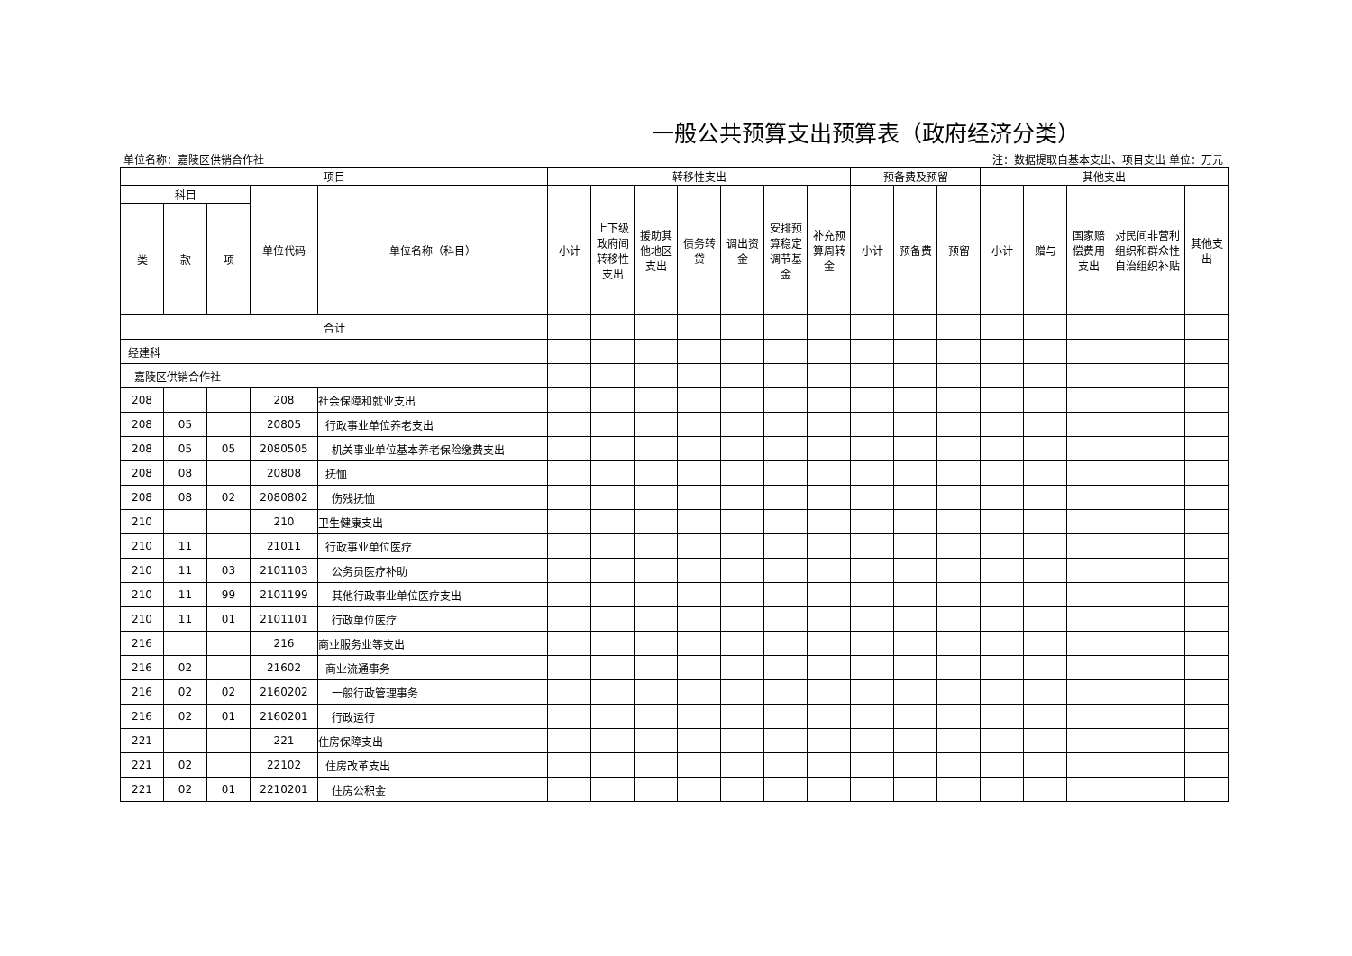一般公共预算支出预算表（政府经济分类）
单位名称：嘉陵区供销合作社 注：数据提取自基本支出、项目支出 单位：万元
| 项目 | | | | | 转移性支出 | | | | | | | 预备费及预留 | | | 其他支出 | | | | | |
| --- | --- | --- | --- | --- | --- | --- | --- | --- | --- | --- | --- | --- | --- | --- | --- | --- | --- | --- | --- | --- |
| 科目 | | | 单位代码 | 单位名称（科目） | 小计 | 上下级政府间转移性支出 | 援助其他地区支出 | 债务转贷 | 调出资金 | 安排预算稳定调节基金 | 补充预算周转金 | 小计 | 预备费 | 预留 | 小计 | 赠与 | 国家赔偿费用支出 | 对民间非营利组织和群众性自治组织补贴 | 其他支出 | |
| 类 | 款 | 项 | | | | | | | | | | | | | | | | | | |
| 合计 | | | | | | | | | | | | | | | | | | | | |
| 经建科 | | | | | | | | | | | | | | | | | | | | |
| 嘉陵区供销合作社 | | | | | | | | | | | | | | | | | | | | |
| 208 | | | 208 | 社会保障和就业支出 | | | | | | | | | | | | | | | | |
| 208 | 05 | | 20805 | 行政事业单位养老支出 | | | | | | | | | | | | | | | | |
| 208 | 05 | 05 | 2080505 | 机关事业单位基本养老保险缴费支出 | | | | | | | | | | | | | | | | |
| 208 | 08 | | 20808 | 抚恤 | | | | | | | | | | | | | | | | |
| 208 | 08 | 02 | 2080802 | 伤残抚恤 | | | | | | | | | | | | | | | | |
| 210 | | | 210 | 卫生健康支出 | | | | | | | | | | | | | | | | |
| 210 | 11 | | 21011 | 行政事业单位医疗 | | | | | | | | | | | | | | | | |
| 210 | 11 | 03 | 2101103 | 公务员医疗补助 | | | | | | | | | | | | | | | | |
| 210 | 11 | 99 | 2101199 | 其他行政事业单位医疗支出 | | | | | | | | | | | | | | | | |
| 210 | 11 | 01 | 2101101 | 行政单位医疗 | | | | | | | | | | | | | | | | |
| 216 | | | 216 | 商业服务业等支出 | | | | | | | | | | | | | | | | |
| 216 | 02 | | 21602 | 商业流通事务 | | | | | | | | | | | | | | | | |
| 216 | 02 | 02 | 2160202 | 一般行政管理事务 | | | | | | | | | | | | | | | | |
| 216 | 02 | 01 | 2160201 | 行政运行 | | | | | | | | | | | | | | | | |
| 221 | | | 221 | 住房保障支出 | | | | | | | | | | | | | | | | |
| 221 | 02 | | 22102 | 住房改革支出 | | | | | | | | | | | | | | | | |
| 221 | 02 | 01 | 2210201 | 住房公积金 | | | | | | | | | | | | | | | | |